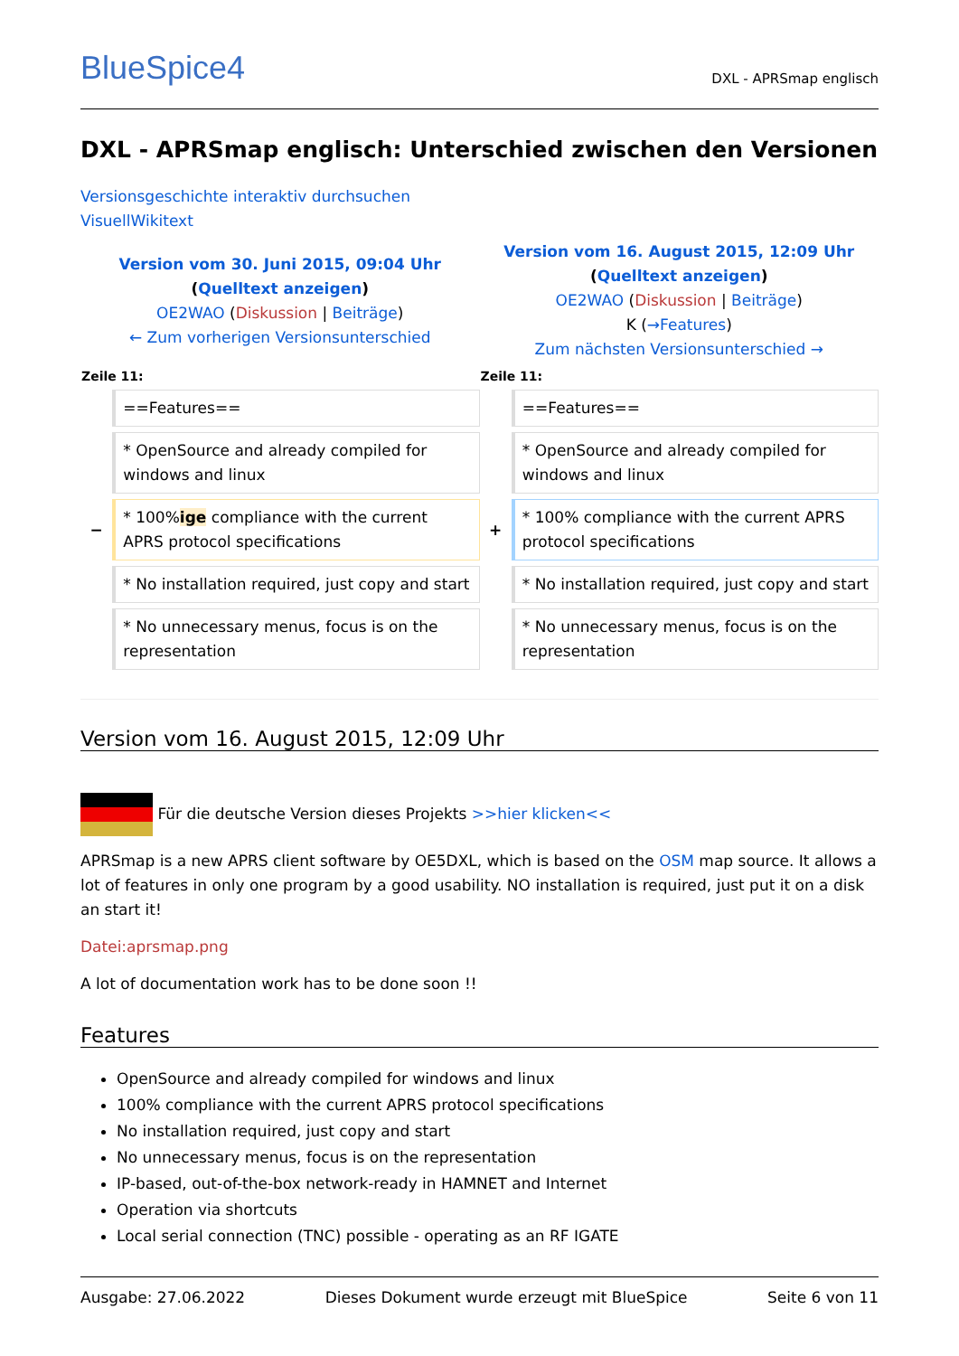BlueSpice4 DXL - APRSmap englisch
DXL - APRSmap englisch: Unterschied zwischen den Versionen
Versionsgeschichte interaktiv durchsuchen
VisuellWikitext
| Version vom 30. Juni 2015, 09:04 Uhr ( Quelltext anzeigen ) OE2WAO ( Diskussion / Beiträge ) ← Zum vorherigen Versionsunterschied | | Version vom 16. August 2015, 12:09 Uhr ( Quelltext anzeigen ) OE2WAO ( Diskussion / Beiträge ) K ( →Features ) Zum nächsten Versionsunterschied → | |
| Zeile 11: | | Zeile 11: | |
| | ==Features== | | ==Features== |
| | * OpenSource and already compiled for windows and linux | | * OpenSource and already compiled for windows and linux |
| − | * 100% ige compliance with the current APRS protocol specifications | + | * 100% compliance with the current APRS protocol specifications |
| | * No installation required, just copy and start | | * No installation required, just copy and start |
| | * No unnecessary menus, focus is on the representation | | * No unnecessary menus, focus is on the representation |
Version vom 16. August 2015, 12:09 Uhr
Für die deutsche Version dieses Projekts >>hier klicken<<
APRSmap is a new APRS client software by OE5DXL, which is based on the OSM map source. It allows a lot of features in only one program by a good usability. NO installation is required, just put it on a disk an start it!
Datei:aprsmap.png
A lot of documentation work has to be done soon !!
Features
OpenSource and already compiled for windows and linux
100% compliance with the current APRS protocol specifications
No installation required, just copy and start
No unnecessary menus, focus is on the representation
IP-based, out-of-the-box network-ready in HAMNET and Internet
Operation via shortcuts
Local serial connection (TNC) possible - operating as an RF IGATE
Ausgabe: 27.06.2022 Dieses Dokument wurde erzeugt mit BlueSpice Seite 6 von 11